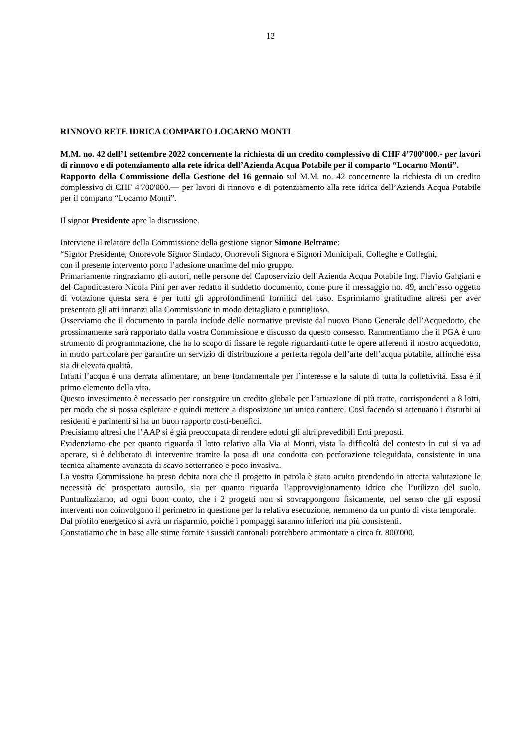12
RINNOVO RETE IDRICA COMPARTO LOCARNO MONTI
M.M. no. 42 dell’1 settembre 2022 concernente la richiesta di un credito complessivo di CHF 4’700’000.- per lavori di rinnovo e di potenziamento alla rete idrica dell’Azienda Acqua Potabile per il comparto “Locarno Monti”.
Rapporto della Commissione della Gestione del 16 gennaio sul M.M. no. 42 concernente la richiesta di un credito complessivo di CHF 4'700'000.— per lavori di rinnovo e di potenziamento alla rete idrica dell’Azienda Acqua Potabile per il comparto “Locarno Monti”.
Il signor Presidente apre la discussione.
Interviene il relatore della Commissione della gestione signor Simone Beltrame:
“Signor Presidente, Onorevole Signor Sindaco, Onorevoli Signora e Signori Municipali, Colleghe e Colleghi,
con il presente intervento porto l’adesione unanime del mio gruppo.
Primariamente ringraziamo gli autori, nelle persone del Caposervizio dell’Azienda Acqua Potabile Ing. Flavio Galgiani e del Capodicastero Nicola Pini per aver redatto il suddetto documento, come pure il messaggio no. 49, anch’esso oggetto di votazione questa sera e per tutti gli approfondimenti fornitici del caso. Esprimiamo gratitudine altresì per aver presentato gli atti innanzi alla Commissione in modo dettagliato e puntiglioso.
Osserviamo che il documento in parola include delle normative previste dal nuovo Piano Generale dell’Acquedotto, che prossimamente sarà rapportato dalla vostra Commissione e discusso da questo consesso. Rammentiamo che il PGA è uno strumento di programmazione, che ha lo scopo di fissare le regole riguardanti tutte le opere afferenti il nostro acquedotto, in modo particolare per garantire un servizio di distribuzione a perfetta regola dell’arte dell’acqua potabile, affinché essa sia di elevata qualità.
Infatti l’acqua è una derrata alimentare, un bene fondamentale per l’interesse e la salute di tutta la collettività. Essa è il primo elemento della vita.
Questo investimento è necessario per conseguire un credito globale per l’attuazione di più tratte, corrispondenti a 8 lotti, per modo che si possa espletare e quindi mettere a disposizione un unico cantiere. Così facendo si attenuano i disturbi ai residenti e parimenti si ha un buon rapporto costi-benefici.
Precisiamo altresì che l’AAP si è già preoccupata di rendere edotti gli altri prevedibili Enti preposti.
Evidenziamo che per quanto riguarda il lotto relativo alla Via ai Monti, vista la difficoltà del contesto in cui si va ad operare, si è deliberato di intervenire tramite la posa di una condotta con perforazione teleguidata, consistente in una tecnica altamente avanzata di scavo sotterraneo e poco invasiva.
La vostra Commissione ha preso debita nota che il progetto in parola è stato acuito prendendo in attenta valutazione le necessità del prospettato autosilo, sia per quanto riguarda l’approvvigionamento idrico che l’utilizzo del suolo. Puntualizziamo, ad ogni buon conto, che i 2 progetti non si sovrappongono fisicamente, nel senso che gli esposti interventi non coinvolgono il perimetro in questione per la relativa esecuzione, nemmeno da un punto di vista temporale.
Dal profilo energetico si avrà un risparmio, poiché i pompaggi saranno inferiori ma più consistenti.
Constatiamo che in base alle stime fornite i sussidi cantonali potrebbero ammontare a circa fr. 800'000.